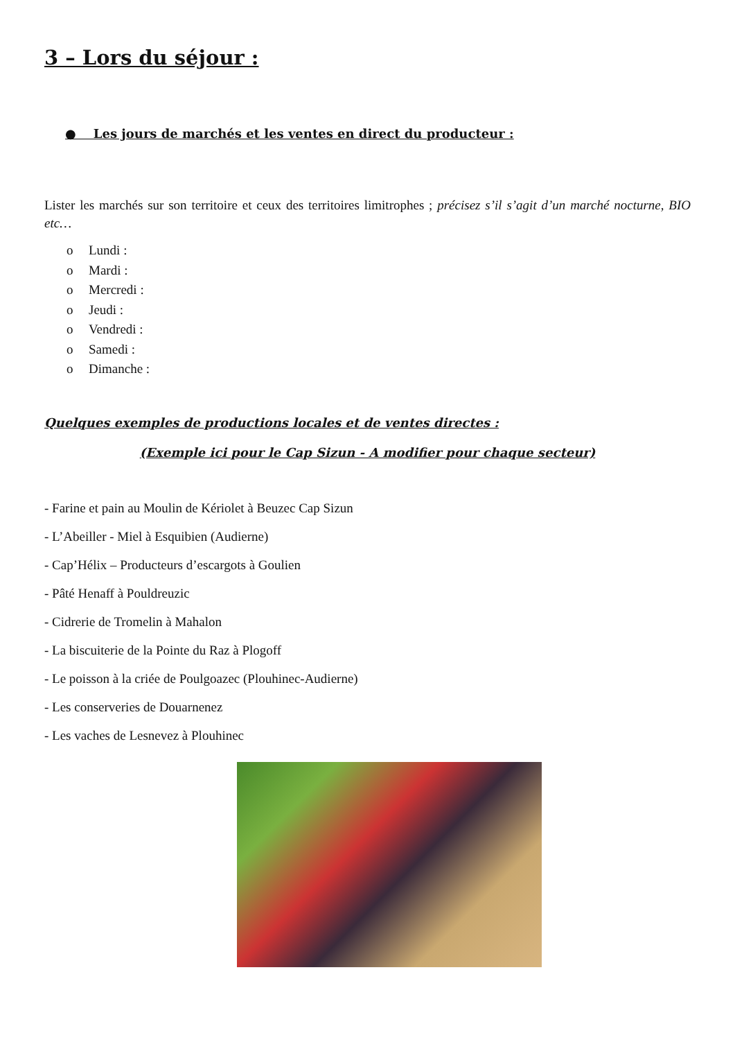3 – Lors du séjour :
● Les jours de marchés et les ventes en direct du producteur :
Lister les marchés sur son territoire et ceux des territoires limitrophes ; précisez s’il s’agit d’un marché nocturne, BIO etc…
o Lundi :
o Mardi :
o Mercredi :
o Jeudi :
o Vendredi :
o Samedi :
o Dimanche :
Quelques exemples de productions locales et de ventes directes :
(Exemple ici pour le Cap Sizun - A modifier pour chaque secteur)
- Farine et pain au Moulin de Kériolet à Beuzec Cap Sizun
- L’Abeiller - Miel à Esquibien (Audierne)
- Cap’Hélix – Producteurs d’escargots à Goulien
- Pâté Henaff à Pouldreuzic
- Cidrerie de Tromelin à Mahalon
- La biscuiterie de la Pointe du Raz à Plogoff
- Le poisson à la criée de Poulgoazec (Plouhinec-Audierne)
- Les conserveries de Douarnenez
- Les vaches de Lesnevez à Plouhinec